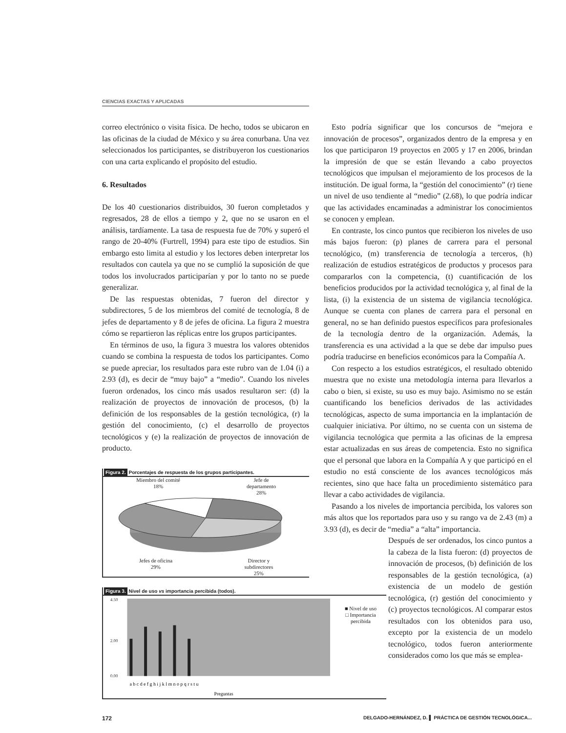CIENCIAS EXACTAS Y APLICADAS
correo electrónico o visita física. De hecho, todos se ubicaron en las oficinas de la ciudad de México y su área conurbana. Una vez seleccionados los participantes, se distribuyeron los cuestionarios con una carta explicando el propósito del estudio.
6. Resultados
De los 40 cuestionarios distribuidos, 30 fueron completados y regresados, 28 de ellos a tiempo y 2, que no se usaron en el análisis, tardíamente. La tasa de respuesta fue de 70% y superó el rango de 20-40% (Furtrell, 1994) para este tipo de estudios. Sin embargo esto limita al estudio y los lectores deben interpretar los resultados con cautela ya que no se cumplió la suposición de que todos los involucrados participarían y por lo tanto no se puede generalizar.
De las respuestas obtenidas, 7 fueron del director y subdirectores, 5 de los miembros del comité de tecnología, 8 de jefes de departamento y 8 de jefes de oficina. La figura 2 muestra cómo se repartieron las réplicas entre los grupos participantes.
En términos de uso, la figura 3 muestra los valores obtenidos cuando se combina la respuesta de todos los participantes. Como se puede apreciar, los resultados para este rubro van de 1.04 (i) a 2.93 (d), es decir de “muy bajo” a “medio”. Cuando los niveles fueron ordenados, los cinco más usados resultaron ser: (d) la realización de proyectos de innovación de procesos, (b) la definición de los responsables de la gestión tecnológica, (r) la gestión del conocimiento, (c) el desarrollo de proyectos tecnológicos y (e) la realización de proyectos de innovación de producto.
Figura 2. Porcentajes de respuesta de los grupos participantes.
Miembro del comité
18%
Jefe de
departamento
28%
Jefes de oficina
29%
Director y
subdirectores
25%
Figura 3. Nivel de uso vs importancia percibida (todos).
4.50
2.00
0.00
a b c d e f g h i j k l m n o p q r s t u
Preguntas
■ Nivel de uso
□ Importancia percibida
Esto podría significar que los concursos de “mejora e innovación de procesos”, organizados dentro de la empresa y en los que participaron 19 proyectos en 2005 y 17 en 2006, brindan la impresión de que se están llevando a cabo proyectos tecnológicos que impulsan el mejoramiento de los procesos de la institución. De igual forma, la “gestión del conocimiento” (r) tiene un nivel de uso tendiente al “medio” (2.68), lo que podría indicar que las actividades encaminadas a administrar los conocimientos se conocen y emplean.
En contraste, los cinco puntos que recibieron los niveles de uso más bajos fueron: (p) planes de carrera para el personal tecnológico, (m) transferencia de tecnología a terceros, (h) realización de estudios estratégicos de productos y procesos para compararlos con la competencia, (t) cuantificación de los beneficios producidos por la actividad tecnológica y, al final de la lista, (i) la existencia de un sistema de vigilancia tecnológica. Aunque se cuenta con planes de carrera para el personal en general, no se han definido puestos específicos para profesionales de la tecnología dentro de la organización. Además, la transferencia es una actividad a la que se debe dar impulso pues podría traducirse en beneficios económicos para la Compañía A.
Con respecto a los estudios estratégicos, el resultado obtenido muestra que no existe una metodología interna para llevarlos a cabo o bien, si existe, su uso es muy bajo. Asimismo no se están cuantificando los beneficios derivados de las actividades tecnológicas, aspecto de suma importancia en la implantación de cualquier iniciativa. Por último, no se cuenta con un sistema de vigilancia tecnológica que permita a las oficinas de la empresa estar actualizadas en sus áreas de competencia. Esto no significa que el personal que labora en la Compañía A y que participó en el estudio no está consciente de los avances tecnológicos más recientes, sino que hace falta un procedimiento sistemático para llevar a cabo actividades de vigilancia.
Pasando a los niveles de importancia percibida, los valores son más altos que los reportados para uso y su rango va de 2.43 (m) a 3.93 (d), es decir de “media” a “alta” importancia.
Después de ser ordenados, los cinco puntos a la cabeza de la lista fueron: (d) proyectos de innovación de procesos, (b) definición de los responsables de la gestión tecnológica, (a) existencia de un modelo de gestión tecnológica, (r) gestión del conocimiento y (c) proyectos tecnológicos. Al comparar estos resultados con los obtenidos para uso, excepto por la existencia de un modelo tecnológico, todos fueron anteriormente considerados como los que más se emplea-
172
DELGADO-HERNÁNDEZ, D. ▌ PRÁCTICA DE GESTIÓN TECNOLÓGICA...